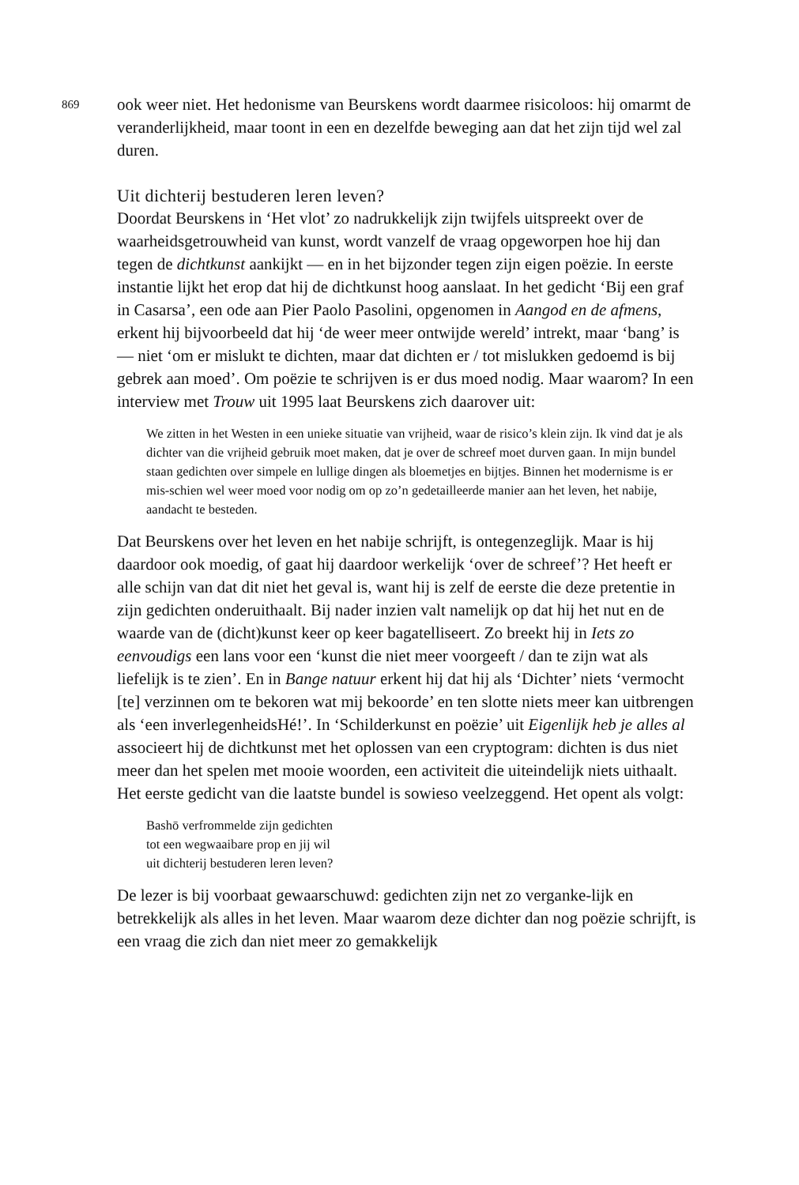869
ook weer niet. Het hedonisme van Beurskens wordt daarmee risicoloos: hij omarmt de veranderlijkheid, maar toont in een en dezelfde beweging aan dat het zijn tijd wel zal duren.
Uit dichterij bestuderen leren leven?
Doordat Beurskens in ‘Het vlot’ zo nadrukkelijk zijn twijfels uitspreekt over de waarheidsgetrouwheid van kunst, wordt vanzelf de vraag opgeworpen hoe hij dan tegen de dichtkunst aankijkt — en in het bijzonder tegen zijn eigen poëzie. In eerste instantie lijkt het erop dat hij de dichtkunst hoog aanslaat. In het gedicht ‘Bij een graf in Casarsa’, een ode aan Pier Paolo Pasolini, opgenomen in Aangod en de afmens, erkent hij bijvoorbeeld dat hij ‘de weer meer ontwijde wereld’ intrekt, maar ‘bang’ is — niet ‘om er mislukt te dichten, maar dat dichten er / tot mislukken gedoemd is bij gebrek aan moed’. Om poëzie te schrijven is er dus moed nodig. Maar waarom? In een interview met Trouw uit 1995 laat Beurskens zich daarover uit:
We zitten in het Westen in een unieke situatie van vrijheid, waar de risico’s klein zijn. Ik vind dat je als dichter van die vrijheid gebruik moet maken, dat je over de schreef moet durven gaan. In mijn bundel staan gedichten over simpele en lullige dingen als bloemetjes en bijtjes. Binnen het modernisme is er mis-schien wel weer moed voor nodig om op zo’n gedetailleerde manier aan het leven, het nabije, aandacht te besteden.
Dat Beurskens over het leven en het nabije schrijft, is ontegenzeglijk. Maar is hij daardoor ook moedig, of gaat hij daardoor werkelijk ‘over de schreef’? Het heeft er alle schijn van dat dit niet het geval is, want hij is zelf de eerste die deze pretentie in zijn gedichten onderuithaalt. Bij nader inzien valt namelijk op dat hij het nut en de waarde van de (dicht)kunst keer op keer bagatelliseert. Zo breekt hij in Iets zo eenvoudigs een lans voor een ‘kunst die niet meer voorgeeft / dan te zijn wat als liefelijk is te zien’. En in Bange natuur erkent hij dat hij als ‘Dichter’ niets ‘vermocht [te] verzinnen om te bekoren wat mij bekoorde’ en ten slotte niets meer kan uitbrengen als ‘een inverlegenheidsHé!’. In ‘Schilderkunst en poëzie’ uit Eigenlijk heb je alles al associeert hij de dichtkunst met het oplossen van een cryptogram: dichten is dus niet meer dan het spelen met mooie woorden, een activiteit die uiteindelijk niets uithaalt. Het eerste gedicht van die laatste bundel is sowieso veelzeggend. Het opent als volgt:
Bashō verfrommelde zijn gedichten
tot een wegwaaibare prop en jij wil
uit dichterij bestuderen leren leven?
De lezer is bij voorbaat gewaarschuwd: gedichten zijn net zo verganke-lijk en betrekkelijk als alles in het leven. Maar waarom deze dichter dan nog poëzie schrijft, is een vraag die zich dan niet meer zo gemakkelijk